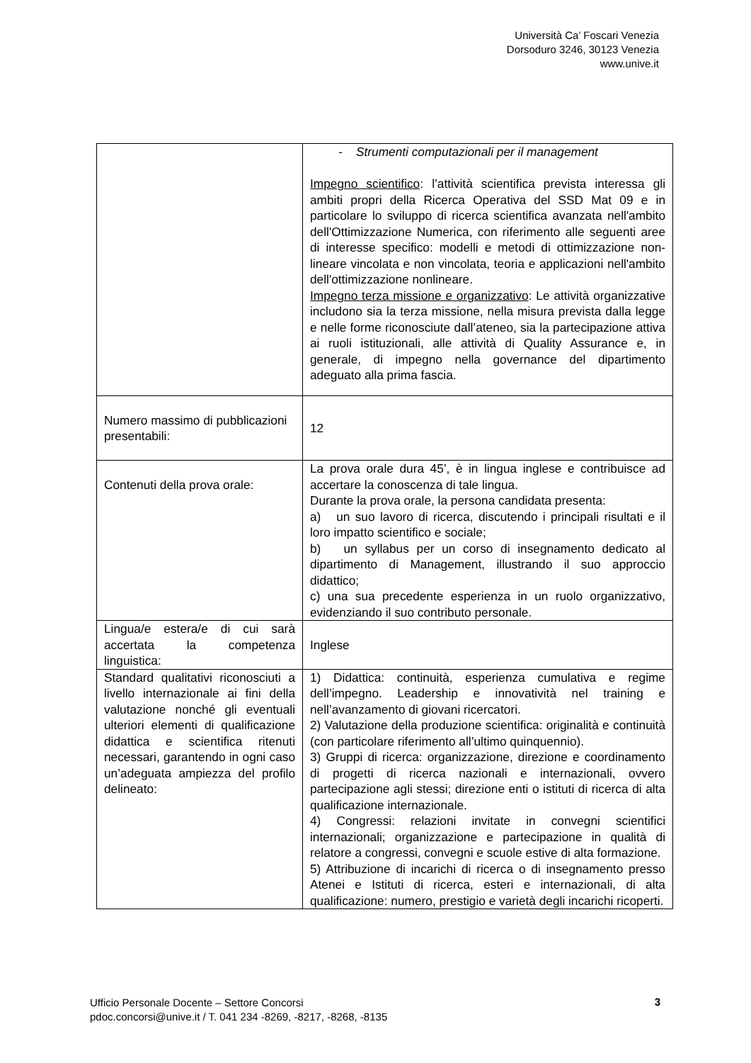Università Ca’ Foscari Venezia
Dorsoduro 3246, 30123 Venezia
www.unive.it
| | - Strumenti computazionali per il management Impegno scientifico : l’attività scientifica prevista interessa gli ambiti propri della Ricerca Operativa del SSD Mat 09 e in particolare lo sviluppo di ricerca scientifica avanzata nell'ambito dell'Ottimizzazione Numerica, con riferimento alle seguenti aree di interesse specifico: modelli e metodi di ottimizzazione non-lineare vincolata e non vincolata, teoria e applicazioni nell'ambito dell'ottimizzazione nonlineare. Impegno terza missione e organizzativo : Le attività organizzative includono sia la terza missione, nella misura prevista dalla legge e nelle forme riconosciute dall’ateneo, sia la partecipazione attiva ai ruoli istituzionali, alle attività di Quality Assurance e, in generale, di impegno nella governance del dipartimento adeguato alla prima fascia. |
| Numero massimo di pubblicazioni presentabili: | 12 |
| Contenuti della prova orale: | La prova orale dura 45’, è in lingua inglese e contribuisce ad accertare la conoscenza di tale lingua. Durante la prova orale, la persona candidata presenta: a) un suo lavoro di ricerca, discutendo i principali risultati e il loro impatto scientifico e sociale; b) un syllabus per un corso di insegnamento dedicato al dipartimento di Management, illustrando il suo approccio didattico; c) una sua precedente esperienza in un ruolo organizzativo, evidenziando il suo contributo personale. |
| Lingua/e estera/e di cui sarà accertata la competenza linguistica: | Inglese |
| Standard qualitativi riconosciuti a livello internazionale ai fini della valutazione nonché gli eventuali ulteriori elementi di qualificazione didattica e scientifica ritenuti necessari, garantendo in ogni caso un’adeguata ampiezza del profilo delineato: | 1) Didattica: continuità, esperienza cumulativa e regime dell’impegno. Leadership e innovatività nel training e nell’avanzamento di giovani ricercatori. 2) Valutazione della produzione scientifica: originalità e continuità (con particolare riferimento all’ultimo quinquennio). 3) Gruppi di ricerca: organizzazione, direzione e coordinamento di progetti di ricerca nazionali e internazionali, ovvero partecipazione agli stessi; direzione enti o istituti di ricerca di alta qualificazione internazionale. 4) Congressi: relazioni invitate in convegni scientifici internazionali; organizzazione e partecipazione in qualità di relatore a congressi, convegni e scuole estive di alta formazione. 5) Attribuzione di incarichi di ricerca o di insegnamento presso Atenei e Istituti di ricerca, esteri e internazionali, di alta qualificazione: numero, prestigio e varietà degli incarichi ricoperti. |
Ufficio Personale Docente – Settore Concorsi
pdoc.concorsi@unive.it / T. 041 234 -8269, -8217, -8268, -8135
3